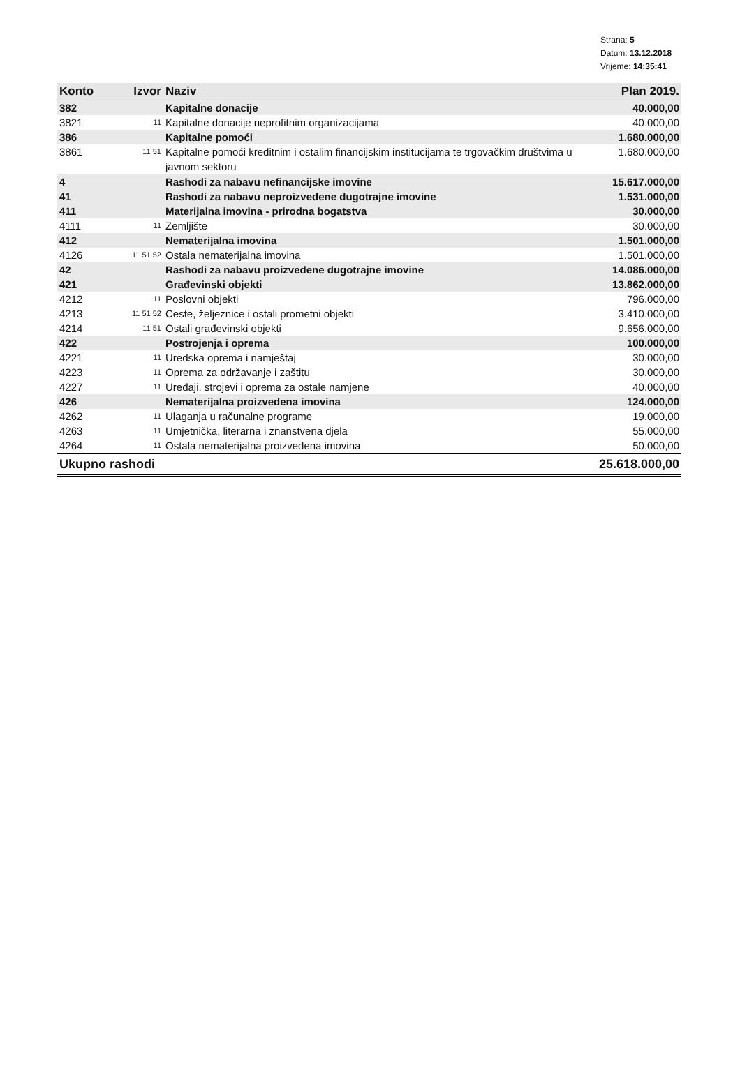Strana: 5
Datum: 13.12.2018
Vrijeme: 14:35:41
| Konto | Izvor | Naziv | Plan 2019. |
| --- | --- | --- | --- |
| 382 | | Kapitalne donacije | 40.000,00 |
| 3821 | 11 | Kapitalne donacije neprofitnim organizacijama | 40.000,00 |
| 386 | | Kapitalne pomoći | 1.680.000,00 |
| 3861 | 11 51 | Kapitalne pomoći kreditnim i ostalim financijskim institucijama te trgovačkim društvima u javnom sektoru | 1.680.000,00 |
| 4 | | Rashodi za nabavu nefinancijske imovine | 15.617.000,00 |
| 41 | | Rashodi za nabavu neproizvedene dugotrajne imovine | 1.531.000,00 |
| 411 | | Materijalna imovina - prirodna bogatstva | 30.000,00 |
| 4111 | 11 | Zemljište | 30.000,00 |
| 412 | | Nematerijalna imovina | 1.501.000,00 |
| 4126 | 11 51 52 | Ostala nematerijalna imovina | 1.501.000,00 |
| 42 | | Rashodi za nabavu proizvedene dugotrajne imovine | 14.086.000,00 |
| 421 | | Građevinski objekti | 13.862.000,00 |
| 4212 | 11 | Poslovni objekti | 796.000,00 |
| 4213 | 11 51 52 | Ceste, željeznice i ostali prometni objekti | 3.410.000,00 |
| 4214 | 11 51 | Ostali građevinski objekti | 9.656.000,00 |
| 422 | | Postrojenja i oprema | 100.000,00 |
| 4221 | 11 | Uredska oprema i namještaj | 30.000,00 |
| 4223 | 11 | Oprema za održavanje i zaštitu | 30.000,00 |
| 4227 | 11 | Uređaji, strojevi i oprema za ostale namjene | 40.000,00 |
| 426 | | Nematerijalna proizvedena imovina | 124.000,00 |
| 4262 | 11 | Ulaganja u računalne programe | 19.000,00 |
| 4263 | 11 | Umjetnička, literarna i znanstvena djela | 55.000,00 |
| 4264 | 11 | Ostala nematerijalna proizvedena imovina | 50.000,00 |
| Ukupno rashodi | | | 25.618.000,00 |